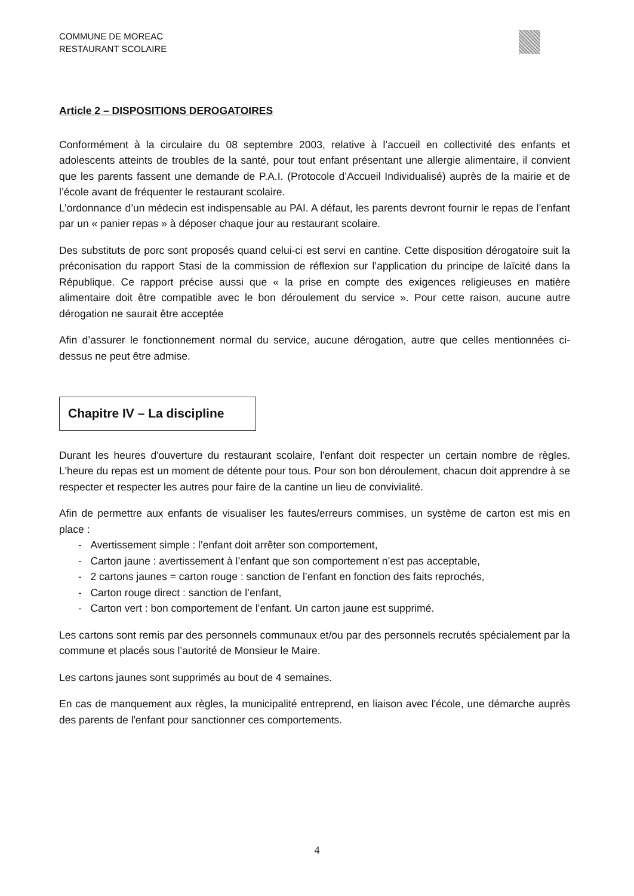COMMUNE DE MOREAC
RESTAURANT SCOLAIRE
Article 2 – DISPOSITIONS DEROGATOIRES
Conformément à la circulaire du 08 septembre 2003, relative à l’accueil en collectivité des enfants et adolescents atteints de troubles de la santé, pour tout enfant présentant une allergie alimentaire, il convient que les parents fassent une demande de P.A.I. (Protocole d’Accueil Individualisé) auprès de la mairie et de l’école avant de fréquenter le restaurant scolaire.
L’ordonnance d’un médecin est indispensable au PAI. A défaut, les parents devront fournir le repas de l’enfant par un « panier repas » à déposer chaque jour au restaurant scolaire.
Des substituts de porc sont proposés quand celui-ci est servi en cantine. Cette disposition dérogatoire suit la préconisation du rapport Stasi de la commission de réflexion sur l’application du principe de laïcité dans la République. Ce rapport précise aussi que « la prise en compte des exigences religieuses en matière alimentaire doit être compatible avec le bon déroulement du service ». Pour cette raison, aucune autre dérogation ne saurait être acceptée
Afin d’assurer le fonctionnement normal du service, aucune dérogation, autre que celles mentionnées ci-dessus ne peut être admise.
Chapitre IV – La discipline
Durant les heures d'ouverture du restaurant scolaire, l'enfant doit respecter un certain nombre de règles. L'heure du repas est un moment de détente pour tous. Pour son bon déroulement, chacun doit apprendre à se respecter et respecter les autres pour faire de la cantine un lieu de convivialité.
Afin de permettre aux enfants de visualiser les fautes/erreurs commises, un système de carton est mis en place :
- Avertissement simple : l’enfant doit arrêter son comportement,
- Carton jaune : avertissement à l’enfant que son comportement n’est pas acceptable,
- 2 cartons jaunes = carton rouge : sanction de l’enfant en fonction des faits reprochés,
- Carton rouge direct : sanction de l’enfant,
- Carton vert : bon comportement de l’enfant. Un carton jaune est supprimé.
Les cartons sont remis par des personnels communaux et/ou par des personnels recrutés spécialement par la commune et placés sous l’autorité de Monsieur le Maire.
Les cartons jaunes sont supprimés au bout de 4 semaines.
En cas de manquement aux règles, la municipalité entreprend, en liaison avec l'école, une démarche auprès des parents de l'enfant pour sanctionner ces comportements.
4